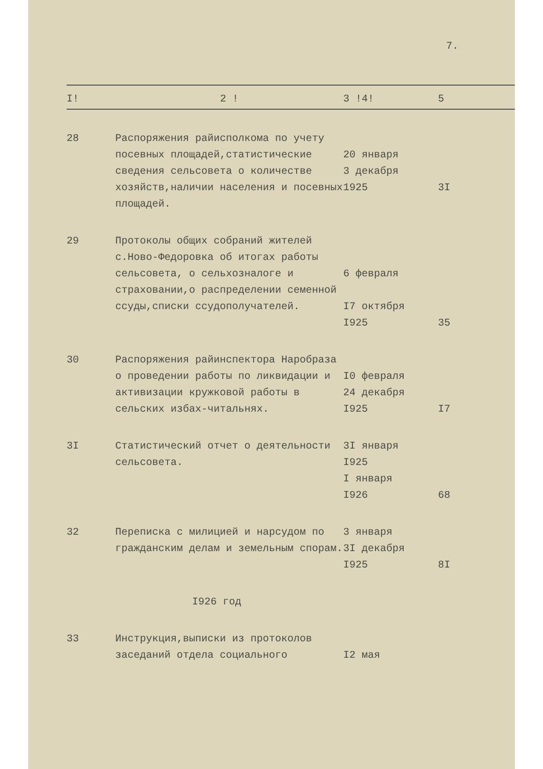7.
| I! | 2 ! | 3 !4! | 5 |
| --- | --- | --- | --- |
| 28 | Распоряжения райисполкома по учету посевных площадей,статистические сведения сельсовета о количестве хозяйств,наличии населения и посевных площадей. | 20 января 3 декабря 1925 | 3I |
| 29 | Протоколы общих собраний жителей с.Ново-Федоровка об итогах работы сельсовета, о сельхозналоге и страховании,о распределении семенной ссуды,списки ссудополучателей. | 6 февраля I7 октября I925 | 35 |
| 30 | Распоряжения райинспектора Наробраза о проведении работы по ликвидации и активизации кружковой работы в сельских избах-читальнях. | I0 февраля 24 декабря I925 | I7 |
| 3I | Статистический отчет о деятельности сельсовета. | 3I января I925 I января I926 | 68 |
| 32 | Переписка с милицией и нарсудом по гражданским делам и земельным спорам. | 3 января 3I декабря I925 | 8I |
| | I926 год | | |
| 33 | Инструкция,выписки из протоколов заседаний отдела социального | I2 мая | |